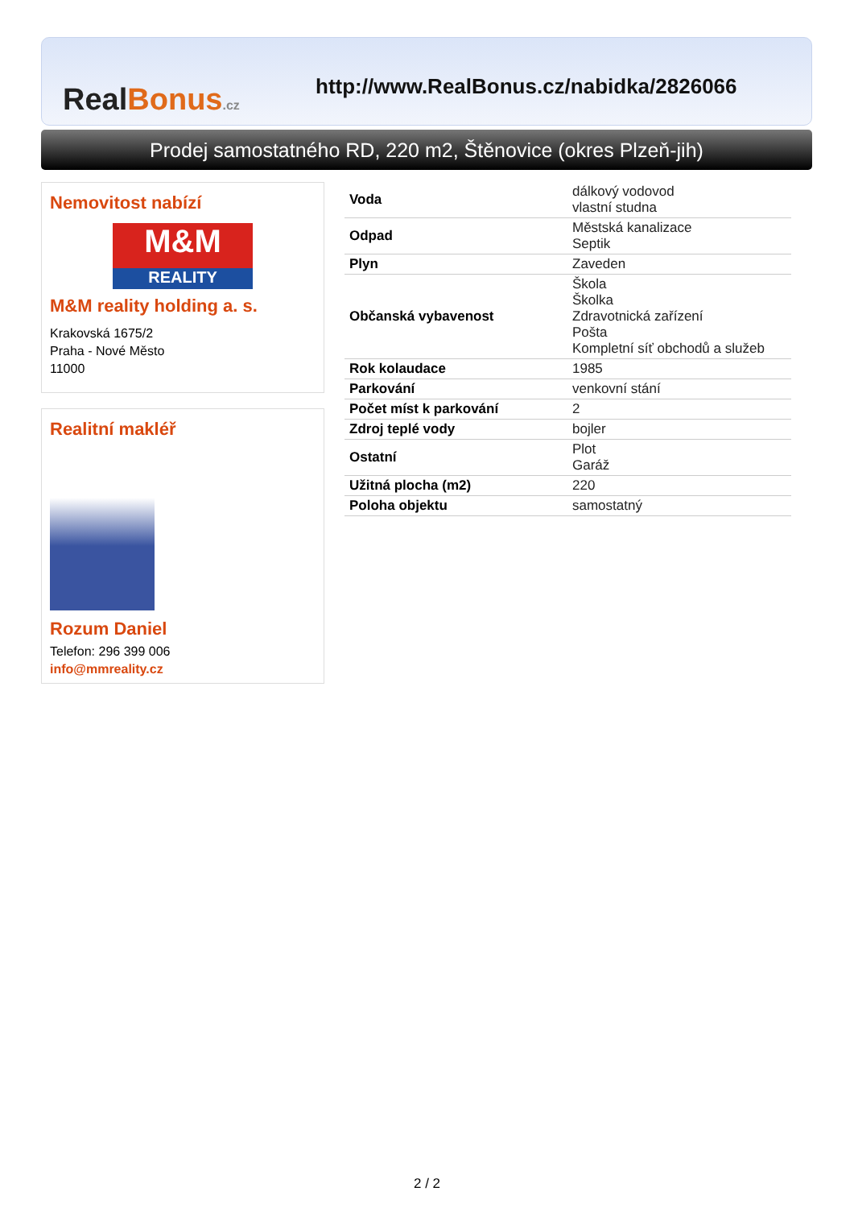RealBonus.cz
http://www.RealBonus.cz/nabidka/2826066
Prodej samostatného RD, 220 m2, Štěnovice (okres Plzeň-jih)
Nemovitost nabízí
M&M
REALITY
M&M reality holding a. s.
Krakovská 1675/2
Praha - Nové Město
11000
Realitní makléř
Rozum Daniel
Telefon: 296 399 006
info@mmreality.cz
| Voda | dálkový vodovod vlastní studna |
| Odpad | Městská kanalizace Septik |
| Plyn | Zaveden |
| Občanská vybavenost | Škola Školka Zdravotnická zařízení Pošta Kompletní síť obchodů a služeb |
| Rok kolaudace | 1985 |
| Parkování | venkovní stání |
| Počet míst k parkování | 2 |
| Zdroj teplé vody | bojler |
| Ostatní | Plot Garáž |
| Užitná plocha (m2) | 220 |
| Poloha objektu | samostatný |
2 / 2